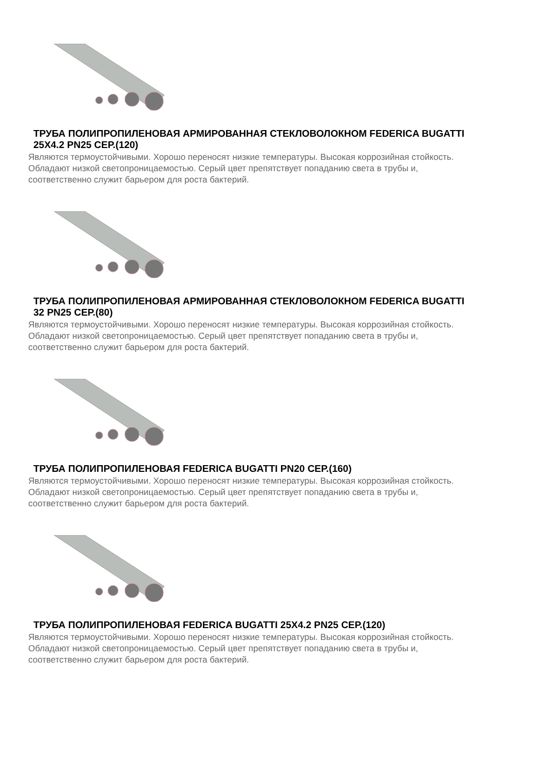ТРУБА ПОЛИПРОПИЛЕНОВАЯ АРМИРОВАННАЯ СТЕКЛОВОЛОКНОМ FEDERICA BUGATTI 25X4.2 PN25 СЕР.(120)
Являются термоустойчивыми. Хорошо переносят низкие температуры. Высокая коррозийная стойкость. Обладают низкой светопроницаемостью. Серый цвет препятствует попаданию света в трубы и, соответственно служит барьером для роста бактерий.
ТРУБА ПОЛИПРОПИЛЕНОВАЯ АРМИРОВАННАЯ СТЕКЛОВОЛОКНОМ FEDERICA BUGATTI 32 PN25 СЕР.(80)
Являются термоустойчивыми. Хорошо переносят низкие температуры. Высокая коррозийная стойкость. Обладают низкой светопроницаемостью. Серый цвет препятствует попаданию света в трубы и, соответственно служит барьером для роста бактерий.
ТРУБА ПОЛИПРОПИЛЕНОВАЯ FEDERICA BUGATTI PN20 СЕР.(160)
Являются термоустойчивыми. Хорошо переносят низкие температуры. Высокая коррозийная стойкость. Обладают низкой светопроницаемостью. Серый цвет препятствует попаданию света в трубы и, соответственно служит барьером для роста бактерий.
ТРУБА ПОЛИПРОПИЛЕНОВАЯ FEDERICA BUGATTI 25X4.2 PN25 СЕР.(120)
Являются термоустойчивыми. Хорошо переносят низкие температуры. Высокая коррозийная стойкость. Обладают низкой светопроницаемостью. Серый цвет препятствует попаданию света в трубы и, соответственно служит барьером для роста бактерий.